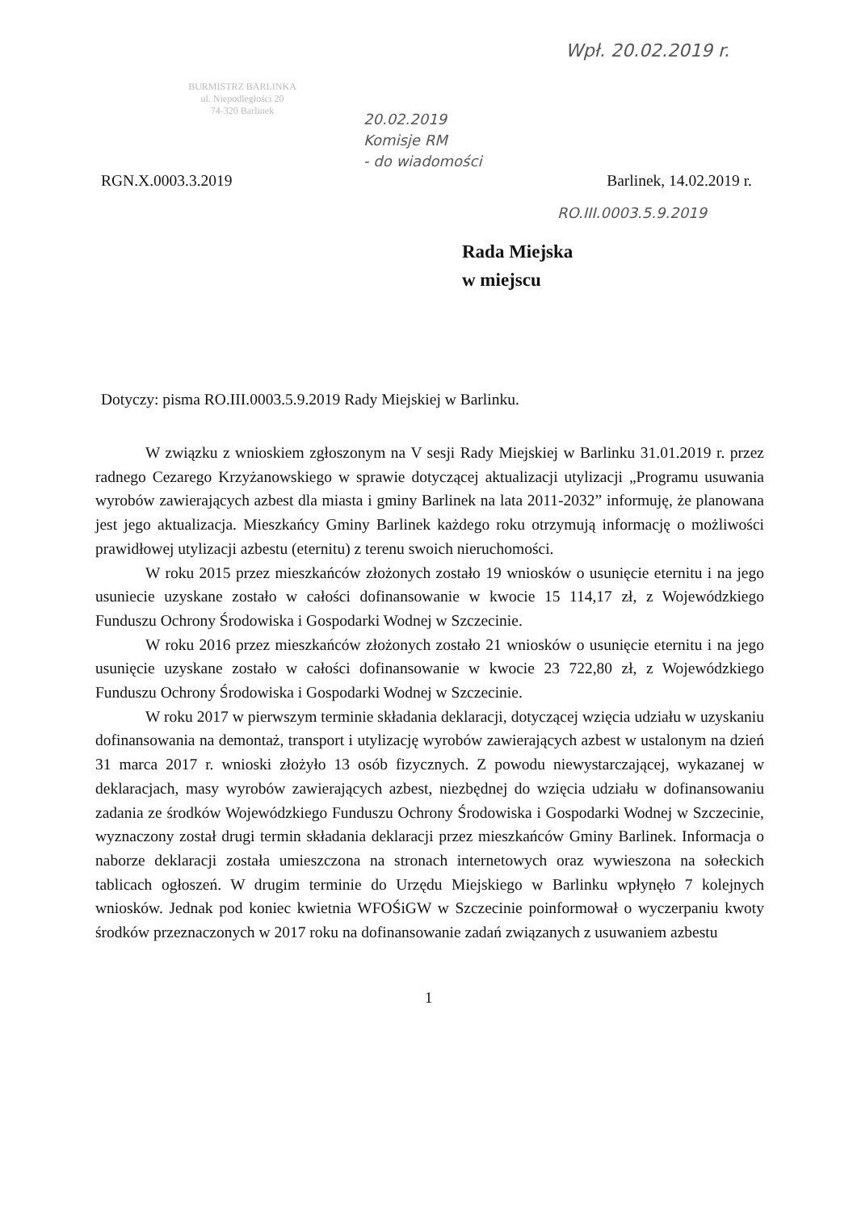BURMISTRZ BARLINKA
ul. Niepodległości 20
74-320 Barlinek
Wpł. 20.02.2019 r.
20.02.2019
Komisje RM
- do wiadomości
RGN.X.0003.3.2019 Barlinek, 14.02.2019 r.
RO.III.0003.5.9.2019
Rada Miejska
w miejscu
Dotyczy: pisma RO.III.0003.5.9.2019 Rady Miejskiej w Barlinku.
W związku z wnioskiem zgłoszonym na V sesji Rady Miejskiej w Barlinku 31.01.2019 r. przez radnego Cezarego Krzyżanowskiego w sprawie dotyczącej aktualizacji utylizacji „Programu usuwania wyrobów zawierających azbest dla miasta i gminy Barlinek na lata 2011-2032” informuję, że planowana jest jego aktualizacja. Mieszkańcy Gminy Barlinek każdego roku otrzymują informację o możliwości prawidłowej utylizacji azbestu (eternitu) z terenu swoich nieruchomości.
W roku 2015 przez mieszkańców złożonych zostało 19 wniosków o usunięcie eternitu i na jego usuniecie uzyskane zostało w całości dofinansowanie w kwocie 15 114,17 zł, z Wojewódzkiego Funduszu Ochrony Środowiska i Gospodarki Wodnej w Szczecinie.
W roku 2016 przez mieszkańców złożonych zostało 21 wniosków o usunięcie eternitu i na jego usunięcie uzyskane zostało w całości dofinansowanie w kwocie 23 722,80 zł, z Wojewódzkiego Funduszu Ochrony Środowiska i Gospodarki Wodnej w Szczecinie.
W roku 2017 w pierwszym terminie składania deklaracji, dotyczącej wzięcia udziału w uzyskaniu dofinansowania na demontaż, transport i utylizację wyrobów zawierających azbest w ustalonym na dzień 31 marca 2017 r. wnioski złożyło 13 osób fizycznych. Z powodu niewystarczającej, wykazanej w deklaracjach, masy wyrobów zawierających azbest, niezbędnej do wzięcia udziału w dofinansowaniu zadania ze środków Wojewódzkiego Funduszu Ochrony Środowiska i Gospodarki Wodnej w Szczecinie, wyznaczony został drugi termin składania deklaracji przez mieszkańców Gminy Barlinek. Informacja o naborze deklaracji została umieszczona na stronach internetowych oraz wywieszona na sołeckich tablicach ogłoszeń. W drugim terminie do Urzędu Miejskiego w Barlinku wpłynęło 7 kolejnych wniosków. Jednak pod koniec kwietnia WFOŚiGW w Szczecinie poinformował o wyczerpaniu kwoty środków przeznaczonych w 2017 roku na dofinansowanie zadań związanych z usuwaniem azbestu
1